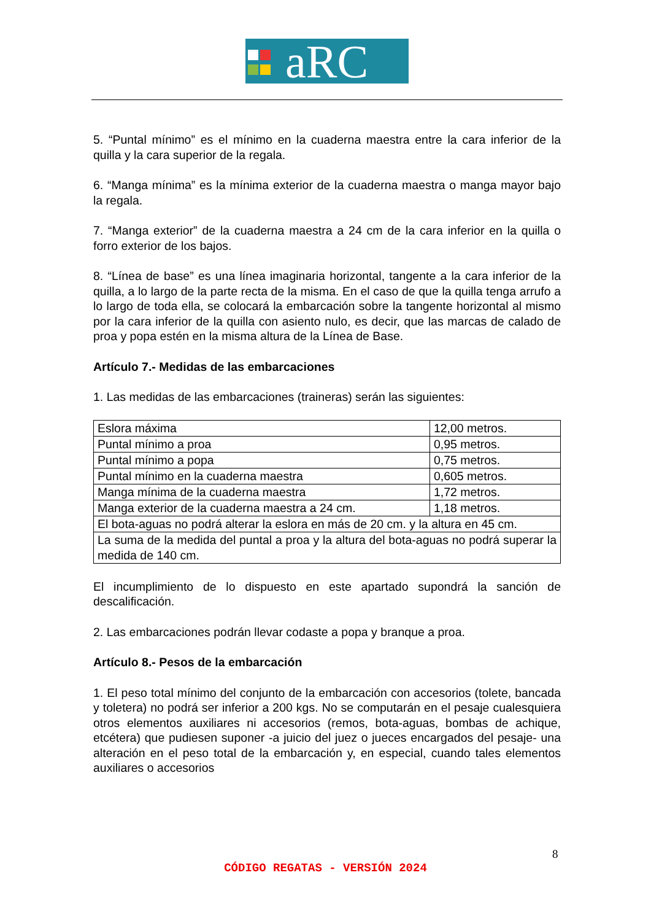aRC
5. “Puntal mínimo” es el mínimo en la cuaderna maestra entre la cara inferior de la quilla y la cara superior de la regala.
6. “Manga mínima” es la mínima exterior de la cuaderna maestra o manga mayor bajo la regala.
7. “Manga exterior” de la cuaderna maestra a 24 cm de la cara inferior en la quilla o forro exterior de los bajos.
8. “Línea de base” es una línea imaginaria horizontal, tangente a la cara inferior de la quilla, a lo largo de la parte recta de la misma. En el caso de que la quilla tenga arrufo a lo largo de toda ella, se colocará la embarcación sobre la tangente horizontal al mismo por la cara inferior de la quilla con asiento nulo, es decir, que las marcas de calado de proa y popa estén en la misma altura de la Línea de Base.
Artículo 7.- Medidas de las embarcaciones
1. Las medidas de las embarcaciones (traineras) serán las siguientes:
| Eslora máxima | 12,00 metros. |
| Puntal mínimo a proa | 0,95 metros. |
| Puntal mínimo a popa | 0,75 metros. |
| Puntal mínimo en la cuaderna maestra | 0,605 metros. |
| Manga mínima de la cuaderna maestra | 1,72 metros. |
| Manga exterior de la cuaderna maestra a 24 cm. | 1,18 metros. |
| El bota-aguas no podrá alterar la eslora en más de 20 cm. y la altura en 45 cm. | |
| La suma de la medida del puntal a proa y la altura del bota-aguas no podrá superar la medida de 140 cm. | |
El incumplimiento de lo dispuesto en este apartado supondrá la sanción de descalificación.
2. Las embarcaciones podrán llevar codaste a popa y branque a proa.
Artículo 8.- Pesos de la embarcación
1. El peso total mínimo del conjunto de la embarcación con accesorios (tolete, bancada y toletera) no podrá ser inferior a 200 kgs. No se computarán en el pesaje cualesquiera otros elementos auxiliares ni accesorios (remos, bota-aguas, bombas de achique, etcétera) que pudiesen suponer -a juicio del juez o jueces encargados del pesaje- una alteración en el peso total de la embarcación y, en especial, cuando tales elementos auxiliares o accesorios
8
CÓDIGO REGATAS - VERSIÓN 2024